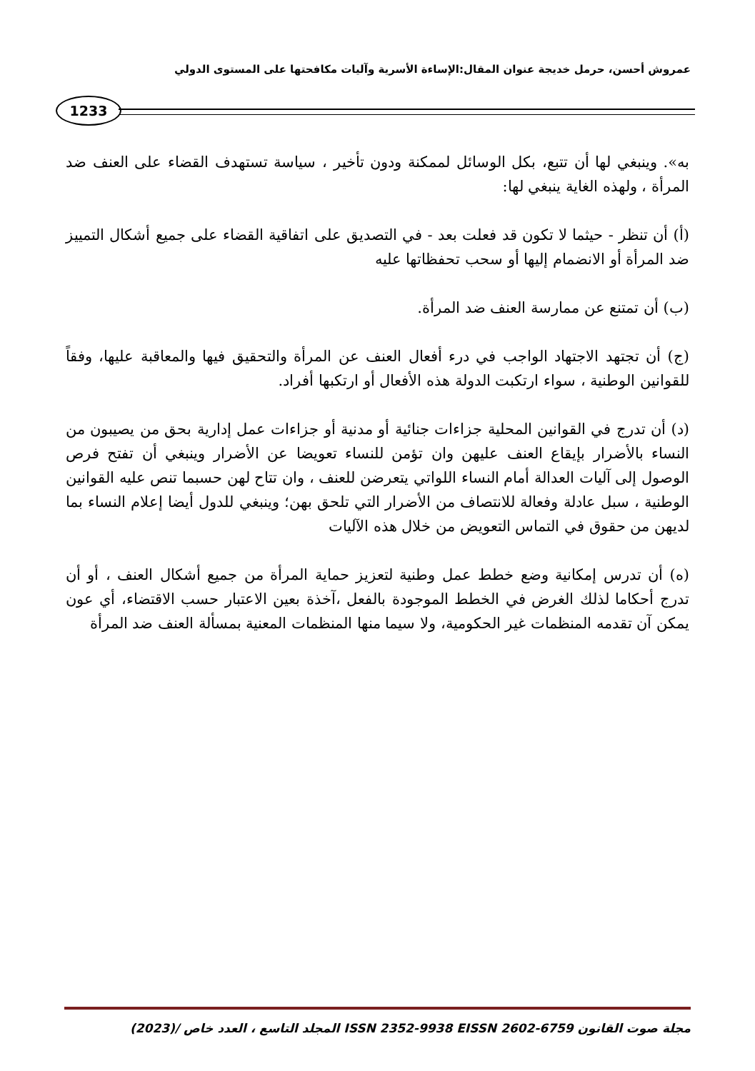عمروش أحسن، حرمل خديجة عنوان المقال:الإساءة الأسرية وآليات مكافحتها على المستوى الدولي
1233
به». وينبغي لها أن تتبع، بكل الوسائل لممكنة ودون تأخير ، سياسة تستهدف القضاء على العنف ضد المرأة ، ولهذه الغاية ينبغي لها:
(أ) أن تنظر - حيثما لا تكون قد فعلت بعد - في التصديق على اتفاقية القضاء على جميع أشكال التمييز ضد المرأة أو الانضمام إليها أو سحب تحفظاتها عليه
(ب) أن تمتنع عن ممارسة العنف ضد المرأة.
(ج) أن تجتهد الاجتهاد الواجب في درء أفعال العنف عن المرأة والتحقيق فيها والمعاقبة عليها، وفقاً للقوانين الوطنية ، سواء ارتكبت الدولة هذه الأفعال أو ارتكبها أفراد.
(د) أن تدرج في القوانين المحلية جزاءات جنائية أو مدنية أو جزاءات عمل إدارية بحق من يصيبون من النساء بالأضرار بإيقاع العنف عليهن وان تؤمن للنساء تعويضا عن الأضرار وينبغي أن تفتح فرص الوصول إلى آليات العدالة أمام النساء اللواتي يتعرضن للعنف ، وان تتاح لهن حسبما تنص عليه القوانين الوطنية ، سبل عادلة وفعالة للانتصاف من الأضرار التي تلحق بهن؛ وينبغي للدول أيضا إعلام النساء بما لديهن من حقوق في التماس التعويض من خلال هذه الآليات
(ه) أن تدرس إمكانية وضع خطط عمل وطنية لتعزيز حماية المرأة من جميع أشكال العنف ، أو أن تدرج أحكاما لذلك الغرض في الخطط الموجودة بالفعل ،آخذة بعين الاعتبار حسب الاقتضاء، أي عون يمكن آن تقدمه المنظمات غير الحكومية، ولا سيما منها المنظمات المعنية بمسألة العنف ضد المرأة
مجلة صوت القانون ISSN 2352-9938 EISSN 2602-6759 المجلد التاسع ، العدد خاص /(2023)